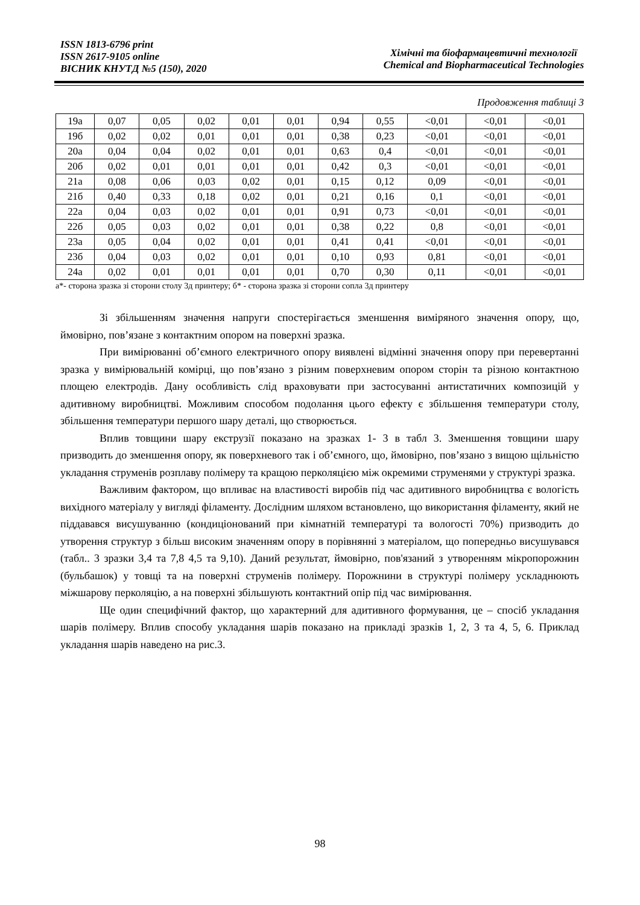ISSN 1813-6796 print
ISSN 2617-9105 online
ВІСНИК КНУТД №5 (150), 2020
Хімічні та біофармацевтичні технології
Chemical and Biopharmaceutical Technologies
Продовження таблиці 3
| 19а | 0,07 | 0,05 | 0,02 | 0,01 | 0,01 | 0,94 | 0,55 | <0,01 | <0,01 | <0,01 |
| 19б | 0,02 | 0,02 | 0,01 | 0,01 | 0,01 | 0,38 | 0,23 | <0,01 | <0,01 | <0,01 |
| 20а | 0,04 | 0,04 | 0,02 | 0,01 | 0,01 | 0,63 | 0,4 | <0,01 | <0,01 | <0,01 |
| 20б | 0,02 | 0,01 | 0,01 | 0,01 | 0,01 | 0,42 | 0,3 | <0,01 | <0,01 | <0,01 |
| 21а | 0,08 | 0,06 | 0,03 | 0,02 | 0,01 | 0,15 | 0,12 | 0,09 | <0,01 | <0,01 |
| 21б | 0,40 | 0,33 | 0,18 | 0,02 | 0,01 | 0,21 | 0,16 | 0,1 | <0,01 | <0,01 |
| 22а | 0,04 | 0,03 | 0,02 | 0,01 | 0,01 | 0,91 | 0,73 | <0,01 | <0,01 | <0,01 |
| 22б | 0,05 | 0,03 | 0,02 | 0,01 | 0,01 | 0,38 | 0,22 | 0,8 | <0,01 | <0,01 |
| 23а | 0,05 | 0,04 | 0,02 | 0,01 | 0,01 | 0,41 | 0,41 | <0,01 | <0,01 | <0,01 |
| 23б | 0,04 | 0,03 | 0,02 | 0,01 | 0,01 | 0,10 | 0,93 | 0,81 | <0,01 | <0,01 |
| 24а | 0,02 | 0,01 | 0,01 | 0,01 | 0,01 | 0,70 | 0,30 | 0,11 | <0,01 | <0,01 |
а*- сторона зразка зі сторони столу 3д принтеру; б* - сторона зразка зі сторони сопла 3д принтеру
Зі збільшенням значення напруги спостерігається зменшення виміряного значення опору, що, ймовірно, пов’язане з контактним опором на поверхні зразка.
При вимірюванні об’ємного електричного опору виявлені відмінні значення опору при перевертанні зразка у вимірювальній комірці, що пов’язано з різним поверхневим опором сторін та різною контактною площею електродів. Дану особливість слід враховувати при застосуванні антистатичних композицій у адитивному виробництві. Можливим способом подолання цього ефекту є збільшення температури столу, збільшення температури першого шару деталі, що створюється.
Вплив товщини шару екструзії показано на зразках 1- 3 в табл 3. Зменшення товщини шару призводить до зменшення опору, як поверхневого так і об’ємного, що, ймовірно, пов’язано з вищою щільністю укладання струменів розплаву полімеру та кращою перколяцією між окремими струменями у структурі зразка.
Важливим фактором, що впливає на властивості виробів під час адитивного виробництва є вологість вихідного матеріалу у вигляді філаменту. Дослідним шляхом встановлено, що використання філаменту, який не піддавався висушуванню (кондиціонований при кімнатній температурі та вологості 70%) призводить до утворення структур з більш високим значенням опору в порівнянні з матеріалом, що попередньо висушувався (табл.. 3 зразки 3,4 та 7,8 4,5 та 9,10). Даний результат, ймовірно, пов'язаний з утворенням мікропорожнин (бульбашок) у товщі та на поверхні струменів полімеру. Порожнини в структурі полімеру ускладнюють міжшарову перколяцію, а на поверхні збільшують контактний опір під час вимірювання.
Ще один специфічний фактор, що характерний для адитивного формування, це – спосіб укладання шарів полімеру. Вплив способу укладання шарів показано на прикладі зразків 1, 2, 3 та 4, 5, 6. Приклад укладання шарів наведено на рис.3.
98